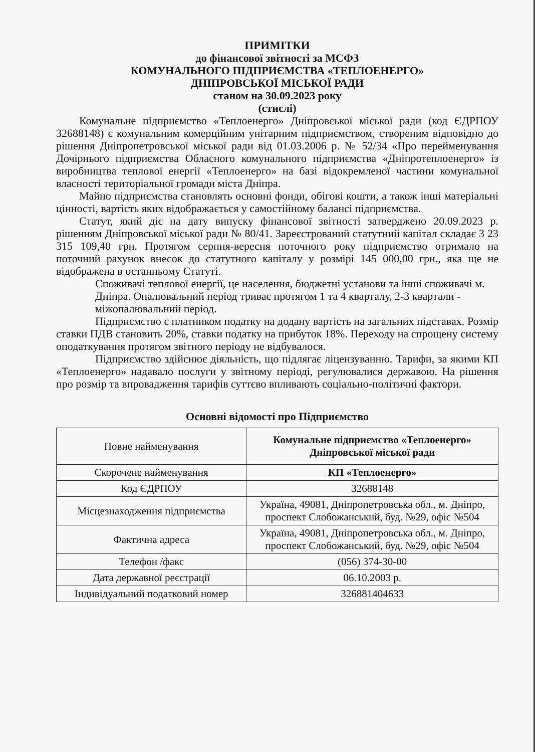ПРИМІТКИ
до фінансової звітності за МСФЗ
КОМУНАЛЬНОГО ПІДПРИЄМСТВА «ТЕПЛОЕНЕРГО»
ДНІПРОВСЬКОЇ МІСЬКОЇ РАДИ
станом на 30.09.2023 року
(стислі)
Комунальне підприємство «Теплоенерго» Дніпровської міської ради (код ЄДРПОУ 32688148) є комунальним комерційним унітарним підприємством, створеним відповідно до рішення Дніпропетровської міської ради від 01.03.2006 р. № 52/34 «Про перейменування Дочірнього підприємства Обласного комунального підприємства «Дніпротеплоенерго» із виробництва теплової енергії «Теплоенерго» на базі відокремленої частини комунальної власності територіальної громади міста Дніпра.
Майно підприємства становлять основні фонди, обігові кошти, а також інші матеріальні цінності, вартість яких відображається у самостійному балансі підприємства.
Статут, який діє на дату випуску фінансової звітності затверджено 20.09.2023 р. рішенням Дніпровської міської ради № 80/41. Зареєстрований статутний капітал складає 3 23 315 109,40 грн. Протягом серпня-вересня поточного року підприємство отримало на поточний рахунок внесок до статутного капіталу у розмірі 145 000,00 грн., яка ще не відображена в останньому Статуті.
Споживачі теплової енергії, це населення, бюджетні установи та інші споживачі м. Дніпра. Опалювальний період триває протягом 1 та 4 кварталу, 2-3 квартали - міжопалювальний період.
Підприємство є платником податку на додану вартість на загальних підставах. Розмір ставки ПДВ становить 20%, ставки податку на прибуток 18%. Переходу на спрощену систему оподаткування протягом звітного періоду не відбувалося.
Підприємство здійснює діяльність, що підлягає ліцензуванню. Тарифи, за якими КП «Теплоенерго» надавало послуги у звітному періоді, регулювалися державою. На рішення про розмір та впровадження тарифів суттєво впливають соціально-політичні фактори.
Основні відомості про Підприємство
| Повне найменування | Комунальне підприємство «Теплоенерго» Дніпровської міської ради |
| Скорочене найменування | КП «Теплоенерго» |
| Код ЄДРПОУ | 32688148 |
| Місцезнаходження підприємства | Україна, 49081, Дніпропетровська обл., м. Дніпро, проспект Слобожанський, буд. №29, офіс №504 |
| Фактична адреса | Україна, 49081, Дніпропетровська обл., м. Дніпро, проспект Слобожанський, буд. №29, офіс №504 |
| Телефон /факс | (056) 374-30-00 |
| Дата державної реєстрації | 06.10.2003 р. |
| Індивідуальний податковий номер | 326881404633 |